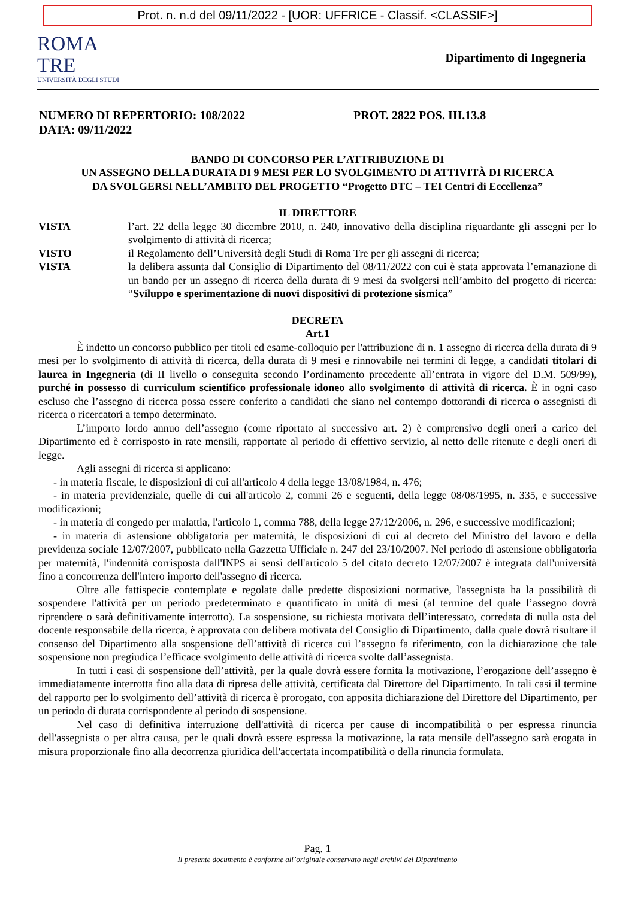Prot. n. n.d del 09/11/2022 - [UOR: UFFRICE - Classif. <CLASSIF>]
ROMA
TRE
UNIVERSITÀ DEGLI STUDI
Dipartimento di Ingegneria
NUMERO DI REPERTORIO: 108/2022 PROT. 2822 POS. III.13.8
DATA: 09/11/2022
BANDO DI CONCORSO PER L’ATTRIBUZIONE DI
UN ASSEGNO DELLA DURATA DI 9 MESI PER LO SVOLGIMENTO DI ATTIVITÀ DI RICERCA
DA SVOLGERSI NELL’AMBITO DEL PROGETTO “Progetto DTC – TEI Centri di Eccellenza”
IL DIRETTORE
VISTA l’art. 22 della legge 30 dicembre 2010, n. 240, innovativo della disciplina riguardante gli assegni per lo svolgimento di attività di ricerca;
VISTO il Regolamento dell’Università degli Studi di Roma Tre per gli assegni di ricerca;
VISTA la delibera assunta dal Consiglio di Dipartimento del 08/11/2022 con cui è stata approvata l’emanazione di un bando per un assegno di ricerca della durata di 9 mesi da svolgersi nell’ambito del progetto di ricerca: “Sviluppo e sperimentazione di nuovi dispositivi di protezione sismica”
DECRETA
Art.1
È indetto un concorso pubblico per titoli ed esame-colloquio per l'attribuzione di n. 1 assegno di ricerca della durata di 9 mesi per lo svolgimento di attività di ricerca, della durata di 9 mesi e rinnovabile nei termini di legge, a candidati titolari di laurea in Ingegneria (di II livello o conseguita secondo l’ordinamento precedente all’entrata in vigore del D.M. 509/99), purché in possesso di curriculum scientifico professionale idoneo allo svolgimento di attività di ricerca. È in ogni caso escluso che l’assegno di ricerca possa essere conferito a candidati che siano nel contempo dottorandi di ricerca o assegnisti di ricerca o ricercatori a tempo determinato.
L’importo lordo annuo dell’assegno (come riportato al successivo art. 2) è comprensivo degli oneri a carico del Dipartimento ed è corrisposto in rate mensili, rapportate al periodo di effettivo servizio, al netto delle ritenute e degli oneri di legge.
Agli assegni di ricerca si applicano:
- in materia fiscale, le disposizioni di cui all'articolo 4 della legge 13/08/1984, n. 476;
- in materia previdenziale, quelle di cui all'articolo 2, commi 26 e seguenti, della legge 08/08/1995, n. 335, e successive modificazioni;
- in materia di congedo per malattia, l'articolo 1, comma 788, della legge 27/12/2006, n. 296, e successive modificazioni;
- in materia di astensione obbligatoria per maternità, le disposizioni di cui al decreto del Ministro del lavoro e della previdenza sociale 12/07/2007, pubblicato nella Gazzetta Ufficiale n. 247 del 23/10/2007. Nel periodo di astensione obbligatoria per maternità, l'indennità corrisposta dall'INPS ai sensi dell'articolo 5 del citato decreto 12/07/2007 è integrata dall'università fino a concorrenza dell'intero importo dell'assegno di ricerca.
Oltre alle fattispecie contemplate e regolate dalle predette disposizioni normative, l'assegnista ha la possibilità di sospendere l'attività per un periodo predeterminato e quantificato in unità di mesi (al termine del quale l’assegno dovrà riprendere o sarà definitivamente interrotto). La sospensione, su richiesta motivata dell’interessato, corredata di nulla osta del docente responsabile della ricerca, è approvata con delibera motivata del Consiglio di Dipartimento, dalla quale dovrà risultare il consenso del Dipartimento alla sospensione dell’attività di ricerca cui l’assegno fa riferimento, con la dichiarazione che tale sospensione non pregiudica l’efficace svolgimento delle attività di ricerca svolte dall’assegnista.
In tutti i casi di sospensione dell’attività, per la quale dovrà essere fornita la motivazione, l’erogazione dell’assegno è immediatamente interrotta fino alla data di ripresa delle attività, certificata dal Direttore del Dipartimento. In tali casi il termine del rapporto per lo svolgimento dell’attività di ricerca è prorogato, con apposita dichiarazione del Direttore del Dipartimento, per un periodo di durata corrispondente al periodo di sospensione.
Nel caso di definitiva interruzione dell'attività di ricerca per cause di incompatibilità o per espressa rinuncia dell'assegnista o per altra causa, per le quali dovrà essere espressa la motivazione, la rata mensile dell'assegno sarà erogata in misura proporzionale fino alla decorrenza giuridica dell'accertata incompatibilità o della rinuncia formulata.
Pag. 1
Il presente documento è conforme all’originale conservato negli archivi del Dipartimento